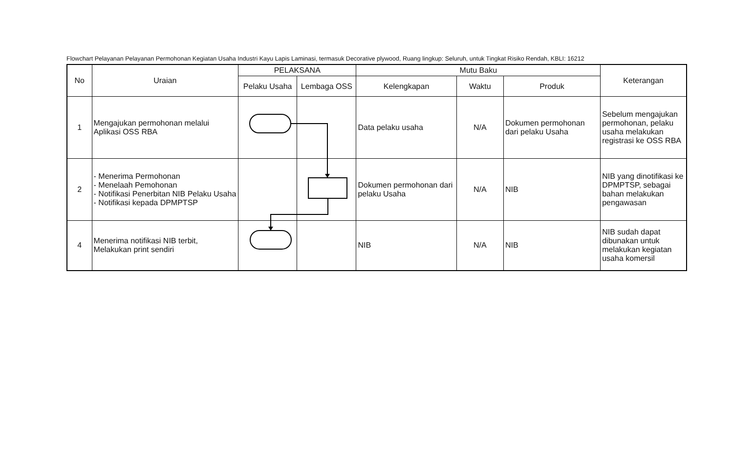Flowchart Pelayanan Pelayanan Permohonan Kegiatan Usaha Industri Kayu Lapis Laminasi, termasuk Decorative plywood, Ruang lingkup: Seluruh, untuk Tingkat Risiko Rendah, KBLI: 16212
| No | Uraian | PELAKSANA | | Mutu Baku | | | Keterangan |
| --- | --- | --- | --- | --- | --- | --- | --- |
| | | Pelaku Usaha | Lembaga OSS | Kelengkapan | Waktu | Produk | |
| 1 | Mengajukan permohonan melalui Aplikasi OSS RBA | | | Data pelaku usaha | N/A | Dokumen permohonan dari pelaku Usaha | Sebelum mengajukan permohonan, pelaku usaha melakukan registrasi ke OSS RBA |
| 2 | - Menerima Permohonan - Menelaah Pemohonan - Notifikasi Penerbitan NIB Pelaku Usaha - Notifikasi kepada DPMPTSP | | | Dokumen permohonan dari pelaku Usaha | N/A | NIB | NIB yang dinotifikasi ke DPMPTSP, sebagai bahan melakukan pengawasan |
| 4 | Menerima notifikasi NIB terbit, Melakukan print sendiri | | | NIB | N/A | NIB | NIB sudah dapat dibunakan untuk melakukan kegiatan usaha komersil |